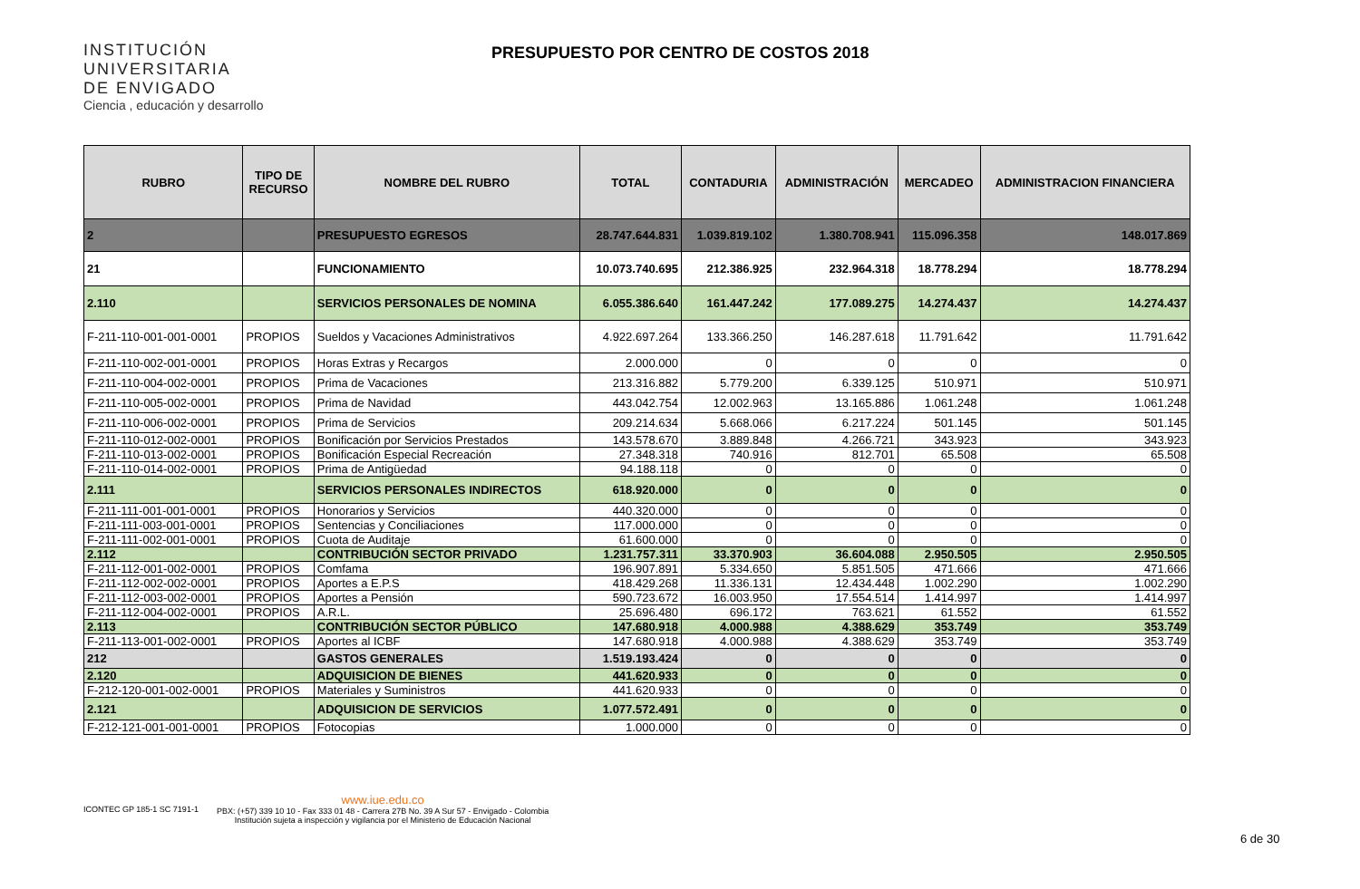INSTITUCIÓN
UNIVERSITARIA
DE ENVIGADO
Ciencia , educación y desarrollo
PRESUPUESTO POR CENTRO DE COSTOS 2018
| RUBRO | TIPO DE RECURSO | NOMBRE DEL RUBRO | TOTAL | CONTADURIA | ADMINISTRACIÓN | MERCADEO | ADMINISTRACION FINANCIERA |
| --- | --- | --- | --- | --- | --- | --- | --- |
| 2 | | PRESUPUESTO EGRESOS | 28.747.644.831 | 1.039.819.102 | 1.380.708.941 | 115.096.358 | 148.017.869 |
| 21 | | FUNCIONAMIENTO | 10.073.740.695 | 212.386.925 | 232.964.318 | 18.778.294 | 18.778.294 |
| 2.110 | | SERVICIOS PERSONALES DE NOMINA | 6.055.386.640 | 161.447.242 | 177.089.275 | 14.274.437 | 14.274.437 |
| F-211-110-001-001-0001 | PROPIOS | Sueldos y Vacaciones Administrativos | 4.922.697.264 | 133.366.250 | 146.287.618 | 11.791.642 | 11.791.642 |
| F-211-110-002-001-0001 | PROPIOS | Horas Extras y Recargos | 2.000.000 | 0 | 0 | 0 | 0 |
| F-211-110-004-002-0001 | PROPIOS | Prima de Vacaciones | 213.316.882 | 5.779.200 | 6.339.125 | 510.971 | 510.971 |
| F-211-110-005-002-0001 | PROPIOS | Prima de Navidad | 443.042.754 | 12.002.963 | 13.165.886 | 1.061.248 | 1.061.248 |
| F-211-110-006-002-0001 | PROPIOS | Prima de Servicios | 209.214.634 | 5.668.066 | 6.217.224 | 501.145 | 501.145 |
| F-211-110-012-002-0001 | PROPIOS | Bonificación por Servicios Prestados | 143.578.670 | 3.889.848 | 4.266.721 | 343.923 | 343.923 |
| F-211-110-013-002-0001 | PROPIOS | Bonificación Especial Recreación | 27.348.318 | 740.916 | 812.701 | 65.508 | 65.508 |
| F-211-110-014-002-0001 | PROPIOS | Prima de Antigüedad | 94.188.118 | 0 | 0 | 0 | 0 |
| 2.111 | | SERVICIOS PERSONALES INDIRECTOS | 618.920.000 | 0 | 0 | 0 | 0 |
| F-211-111-001-001-0001 | PROPIOS | Honorarios y Servicios | 440.320.000 | 0 | 0 | 0 | 0 |
| F-211-111-003-001-0001 | PROPIOS | Sentencias y Conciliaciones | 117.000.000 | 0 | 0 | 0 | 0 |
| F-211-111-002-001-0001 | PROPIOS | Cuota de Auditaje | 61.600.000 | 0 | 0 | 0 | 0 |
| 2.112 | | CONTRIBUCIÓN SECTOR PRIVADO | 1.231.757.311 | 33.370.903 | 36.604.088 | 2.950.505 | 2.950.505 |
| F-211-112-001-002-0001 | PROPIOS | Comfama | 196.907.891 | 5.334.650 | 5.851.505 | 471.666 | 471.666 |
| F-211-112-002-002-0001 | PROPIOS | Aportes a E.P.S | 418.429.268 | 11.336.131 | 12.434.448 | 1.002.290 | 1.002.290 |
| F-211-112-003-002-0001 | PROPIOS | Aportes a Pensión | 590.723.672 | 16.003.950 | 17.554.514 | 1.414.997 | 1.414.997 |
| F-211-112-004-002-0001 | PROPIOS | A.R.L. | 25.696.480 | 696.172 | 763.621 | 61.552 | 61.552 |
| 2.113 | | CONTRIBUCIÓN SECTOR PÚBLICO | 147.680.918 | 4.000.988 | 4.388.629 | 353.749 | 353.749 |
| F-211-113-001-002-0001 | PROPIOS | Aportes al ICBF | 147.680.918 | 4.000.988 | 4.388.629 | 353.749 | 353.749 |
| 212 | | GASTOS GENERALES | 1.519.193.424 | 0 | 0 | 0 | 0 |
| 2.120 | | ADQUISICION DE BIENES | 441.620.933 | 0 | 0 | 0 | 0 |
| F-212-120-001-002-0001 | PROPIOS | Materiales y Suministros | 441.620.933 | 0 | 0 | 0 | 0 |
| 2.121 | | ADQUISICION DE SERVICIOS | 1.077.572.491 | 0 | 0 | 0 | 0 |
| F-212-121-001-001-0001 | PROPIOS | Fotocopias | 1.000.000 | 0 | 0 | 0 | 0 |
ICONTEC GP 185-1 SC 7191-1
www.iue.edu.co
PBX: (+57) 339 10 10 - Fax 333 01 48 - Carrera 27B No. 39 A Sur 57 - Envigado - Colombia
Institución sujeta a inspección y vigilancia por el Ministerio de Educación Nacional
6 de 30